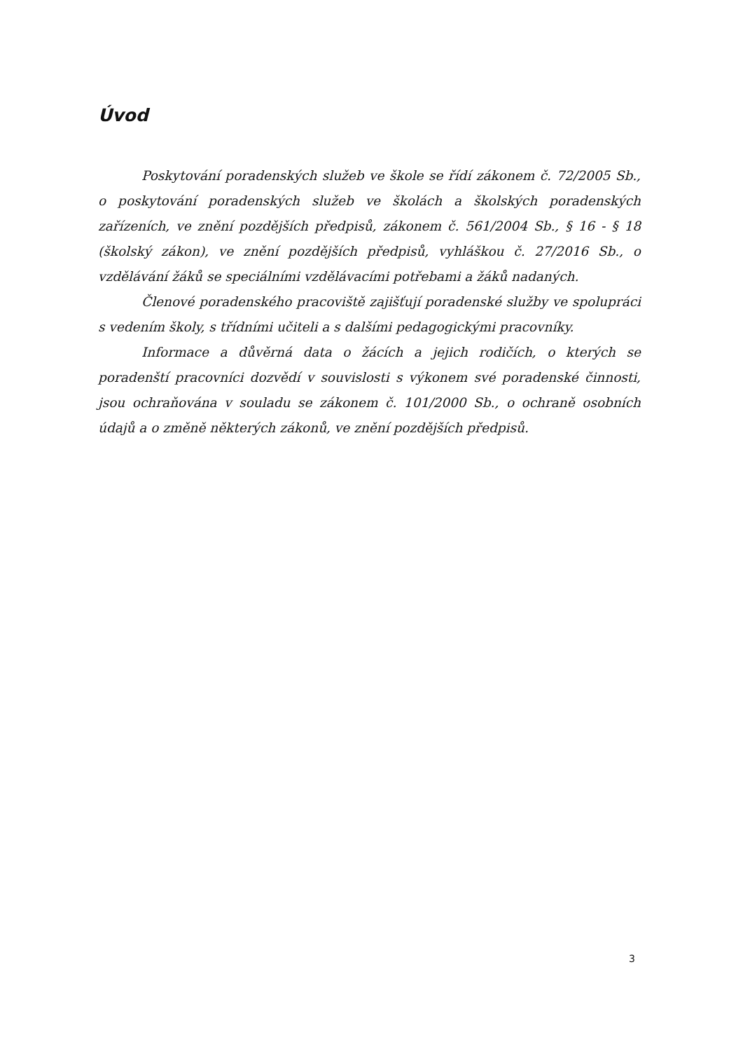Úvod
Poskytování poradenských služeb ve škole se řídí zákonem č. 72/2005 Sb., o poskytování poradenských služeb ve školách a školských poradenských zařízeních, ve znění pozdějších předpisů, zákonem č. 561/2004 Sb., § 16 - § 18 (školský zákon), ve znění pozdějších předpisů, vyhláškou č. 27/2016 Sb., o vzdělávání žáků se speciálními vzdělávacími potřebami a žáků nadaných.
Členové poradenského pracoviště zajišťují poradenské služby ve spolupráci s vedením školy, s třídními učiteli a s dalšími pedagogickými pracovníky.
Informace a důvěrná data o žácích a jejich rodičích, o kterých se poradenští pracovníci dozvědí v souvislosti s výkonem své poradenské činnosti, jsou ochraňována v souladu se zákonem č. 101/2000 Sb., o ochraně osobních údajů a o změně některých zákonů, ve znění pozdějších předpisů.
3